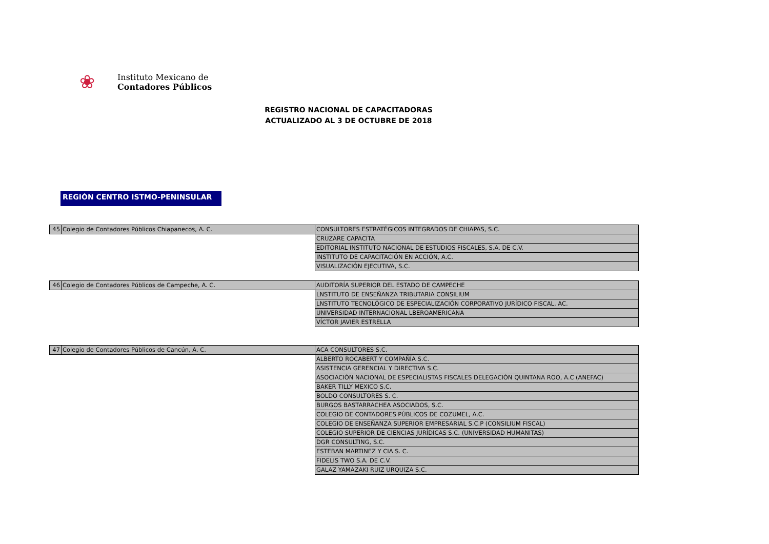❀
Instituto Mexicano de
Contadores Públicos
REGISTRO NACIONAL DE CAPACITADORAS
ACTUALIZADO AL 3 DE OCTUBRE DE 2018
REGIÓN CENTRO ISTMO-PENINSULAR
| 45 | Colegio de Contadores Públicos Chiapanecos, A. C. | CONSULTORES ESTRATÉGICOS INTEGRADOS DE CHIAPAS, S.C. |
| | | CRUZARE CAPACITA |
| | | EDITORIAL INSTITUTO NACIONAL DE ESTUDIOS FISCALES, S.A. DE C.V. |
| | | INSTITUTO DE CAPACITACIÓN EN ACCIÓN, A.C. |
| | | VISUALIZACIÓN EJECUTIVA, S.C. |
| 46 | Colegio de Contadores Públicos de Campeche, A. C. | AUDITORÍA SUPERIOR DEL ESTADO DE CAMPECHE |
| | | LNSTITUTO DE ENSEÑANZA TRIBUTARIA CONSILIUM |
| | | LNSTITUTO TECNOLÓGICO DE ESPECIALIZACIÓN CORPORATIVO JURÍDICO FISCAL, AC. |
| | | UNIVERSIDAD INTERNACIONAL LBEROAMERICANA |
| | | VÍCTOR JAVIER ESTRELLA |
| 47 | Colegio de Contadores Públicos de Cancún, A. C. | ACA CONSULTORES S.C. |
| | | ALBERTO ROCABERT Y COMPAÑÍA S.C. |
| | | ASISTENCIA GERENCIAL Y DIRECTIVA S.C. |
| | | ASOCIACIÓN NACIONAL DE ESPECIALISTAS FISCALES DELEGACIÓN QUINTANA ROO, A.C (ANEFAC) |
| | | BAKER TILLY MEXICO S.C. |
| | | BOLDO CONSULTORES S. C. |
| | | BURGOS BASTARRACHEA ASOCIADOS, S.C. |
| | | COLEGIO DE CONTADORES PÚBLICOS DE COZUMEL, A.C. |
| | | COLEGIO DE ENSEÑANZA SUPERIOR EMPRESARIAL S.C.P (CONSILIUM FISCAL) |
| | | COLEGIO SUPERIOR DE CIENCIAS JURÍDICAS S.C. (UNIVERSIDAD HUMANITAS) |
| | | DGR CONSULTING, S.C. |
| | | ESTEBAN MARTINEZ Y CIA S. C. |
| | | FIDELIS TWO S.A. DE C.V. |
| | | GALAZ YAMAZAKI RUIZ URQUIZA S.C. |